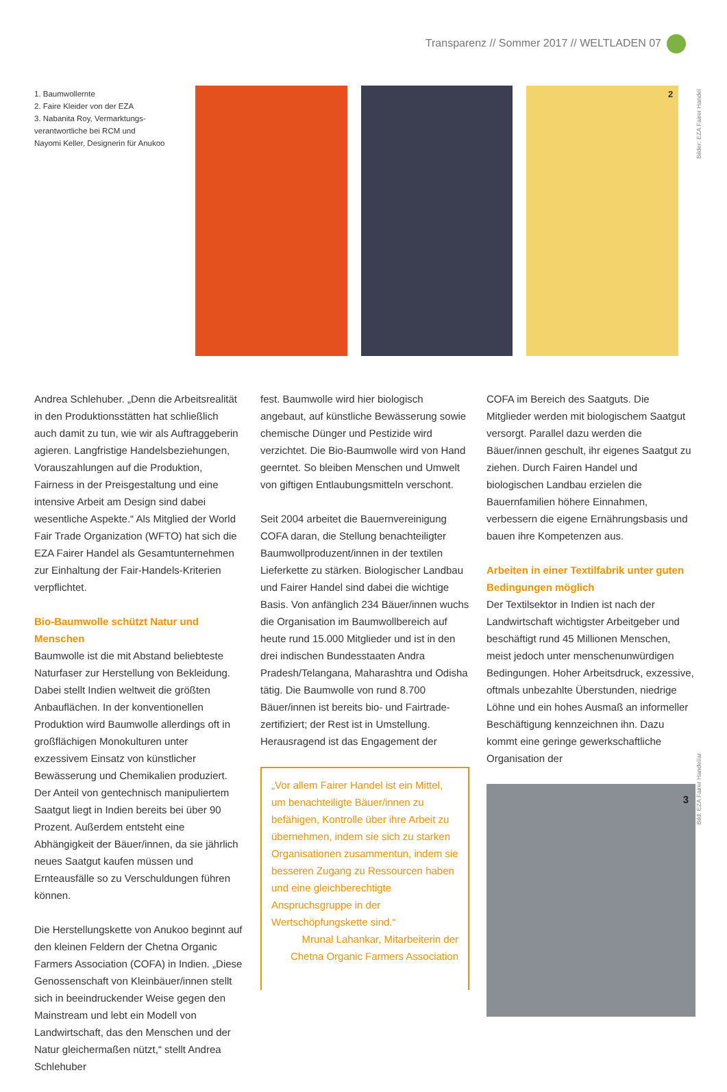Transparenz // Sommer 2017 // WELTLADEN 07
1. Baumwollernte
2. Faire Kleider von der EZA
3. Nabanita Roy, Vermarktungs-
verantwortliche bei RCM und
Nayomi Keller, Designerin für Anukoo
2
Bilder: EZA Fairer Handel
Andrea Schlehuber. „Denn die Arbeitsrealität in den Produktionsstätten hat schließlich auch damit zu tun, wie wir als Auftraggeberin agieren. Langfristige Handelsbeziehungen, Vorauszahlungen auf die Produktion, Fairness in der Preisgestaltung und eine intensive Arbeit am Design sind dabei wesentliche Aspekte.“ Als Mitglied der World Fair Trade Organization (WFTO) hat sich die EZA Fairer Handel als Gesamtunternehmen zur Einhaltung der Fair-Handels-Kriterien verpflichtet.
Bio-Baumwolle schützt Natur und Menschen
Baumwolle ist die mit Abstand beliebteste Naturfaser zur Herstellung von Bekleidung. Dabei stellt Indien weltweit die größten Anbauflächen. In der konventionellen Produktion wird Baumwolle allerdings oft in großflächigen Monokulturen unter exzessivem Einsatz von künstlicher Bewässerung und Chemikalien produziert. Der Anteil von gentechnisch manipuliertem Saatgut liegt in Indien bereits bei über 90 Prozent. Außerdem entsteht eine Abhängigkeit der Bäuer/innen, da sie jährlich neues Saatgut kaufen müssen und Ernteausfälle so zu Verschuldungen führen können.
Die Herstellungskette von Anukoo beginnt auf den kleinen Feldern der Chetna Organic Farmers Association (COFA) in Indien. „Diese Genossenschaft von Kleinbäuer/innen stellt sich in beeindruckender Weise gegen den Mainstream und lebt ein Modell von Landwirtschaft, das den Menschen und der Natur gleichermaßen nützt,“ stellt Andrea Schlehuber
fest. Baumwolle wird hier biologisch angebaut, auf künstliche Bewässerung sowie chemische Dünger und Pestizide wird verzichtet. Die Bio-Baumwolle wird von Hand geerntet. So bleiben Menschen und Umwelt von giftigen Entlaubungsmitteln verschont.
Seit 2004 arbeitet die Bauernvereinigung COFA daran, die Stellung benachteiligter Baumwollproduzent/innen in der textilen Lieferkette zu stärken. Biologischer Landbau und Fairer Handel sind dabei die wichtige Basis. Von anfänglich 234 Bäuer/innen wuchs die Organisation im Baumwollbereich auf heute rund 15.000 Mitglieder und ist in den drei indischen Bundesstaaten Andra Pradesh/Telangana, Maharashtra und Odisha tätig. Die Baumwolle von rund 8.700 Bäuer/innen ist bereits bio- und Fairtrade-zertifiziert; der Rest ist in Umstellung. Herausragend ist das Engagement der
„Vor allem Fairer Handel ist ein Mittel, um benachteiligte Bäuer/innen zu befähigen, Kontrolle über ihre Arbeit zu übernehmen, indem sie sich zu starken Organisationen zusammentun, indem sie besseren Zugang zu Ressourcen haben und eine gleichberechtigte Anspruchsgruppe in der Wertschöpfungskette sind.“
Mrunal Lahankar, Mitarbeiterin der Chetna Organic Farmers Association
COFA im Bereich des Saatguts. Die Mitglieder werden mit biologischem Saatgut versorgt. Parallel dazu werden die Bäuer/innen geschult, ihr eigenes Saatgut zu ziehen. Durch Fairen Handel und biologischen Landbau erzielen die Bauernfamilien höhere Einnahmen, verbessern die eigene Ernährungsbasis und bauen ihre Kompetenzen aus.
Arbeiten in einer Textilfabrik unter guten Bedingungen möglich
Der Textilsektor in Indien ist nach der Landwirtschaft wichtigster Arbeitgeber und beschäftigt rund 45 Millionen Menschen, meist jedoch unter menschenunwürdigen Bedingungen. Hoher Arbeitsdruck, exzessive, oftmals unbezahlte Überstunden, niedrige Löhne und ein hohes Ausmaß an informeller Beschäftigung kennzeichnen ihn. Dazu kommt eine geringe gewerkschaftliche Organisation der
3
Bild: EZA Fairer Handel/ar